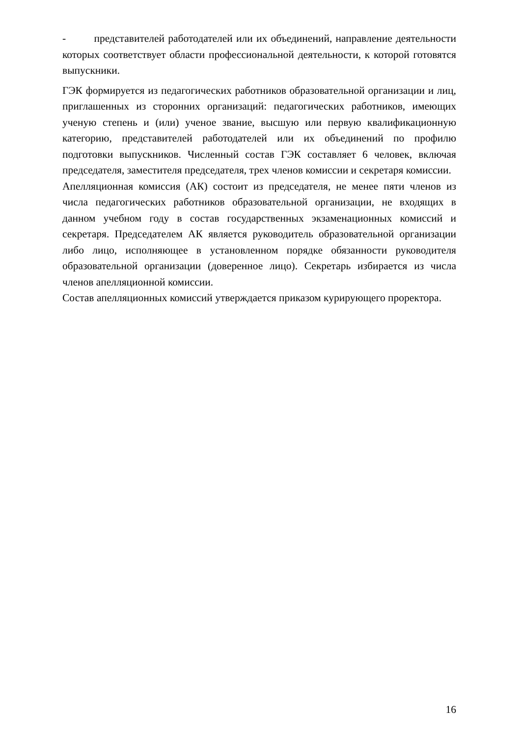- представителей работодателей или их объединений, направление деятельности которых соответствует области профессиональной деятельности, к которой готовятся выпускники.
ГЭК формируется из педагогических работников образовательной организации и лиц, приглашенных из сторонних организаций: педагогических работников, имеющих ученую степень и (или) ученое звание, высшую или первую квалификационную категорию, представителей работодателей или их объединений по профилю подготовки выпускников. Численный состав ГЭК составляет 6 человек, включая председателя, заместителя председателя, трех членов комиссии и секретаря комиссии.
Апелляционная комиссия (АК) состоит из председателя, не менее пяти членов из числа педагогических работников образовательной организации, не входящих в данном учебном году в состав государственных экзаменационных комиссий и секретаря. Председателем АК является руководитель образовательной организации либо лицо, исполняющее в установленном порядке обязанности руководителя образовательной организации (доверенное лицо). Секретарь избирается из числа членов апелляционной комиссии.
Состав апелляционных комиссий утверждается приказом курирующего проректора.
16